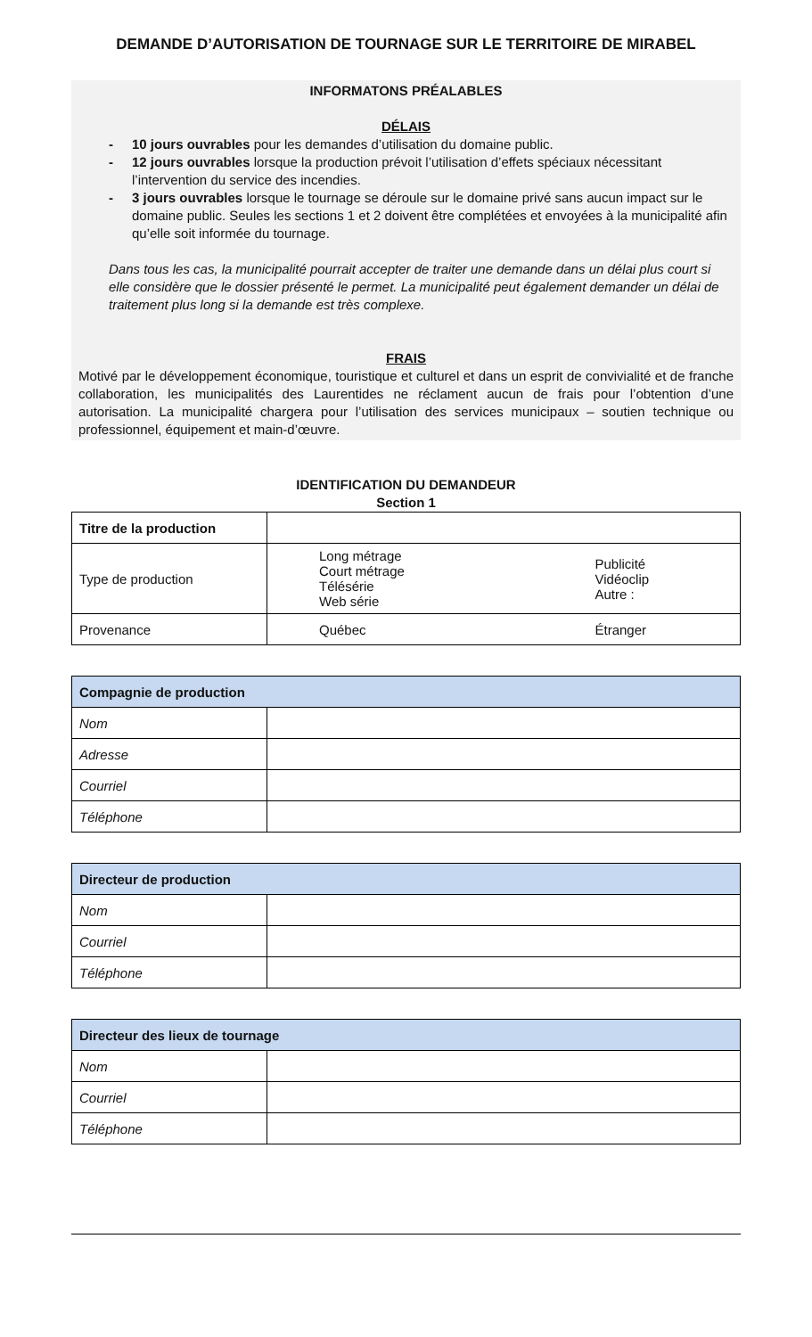DEMANDE D’AUTORISATION DE TOURNAGE SUR LE TERRITOIRE DE MIRABEL
INFORMATONS PRÉALABLES
DÉLAIS
- 10 jours ouvrables pour les demandes d’utilisation du domaine public.
- 12 jours ouvrables lorsque la production prévoit l’utilisation d’effets spéciaux nécessitant l’intervention du service des incendies.
- 3 jours ouvrables lorsque le tournage se déroule sur le domaine privé sans aucun impact sur le domaine public. Seules les sections 1 et 2 doivent être complétées et envoyées à la municipalité afin qu’elle soit informée du tournage.
Dans tous les cas, la municipalité pourrait accepter de traiter une demande dans un délai plus court si elle considère que le dossier présenté le permet. La municipalité peut également demander un délai de traitement plus long si la demande est très complexe.
FRAIS
Motivé par le développement économique, touristique et culturel et dans un esprit de convivialité et de franche collaboration, les municipalités des Laurentides ne réclament aucun de frais pour l’obtention d’une autorisation. La municipalité chargera pour l’utilisation des services municipaux – soutien technique ou professionnel, équipement et main-d’œuvre.
IDENTIFICATION DU DEMANDEUR
Section 1
| Titre de la production | | |
| Type de production | Long métrage Court métrage Télésérie Web série | Publicité Vidéoclip Autre : |
| Provenance | Québec | Étranger |
| Compagnie de production | |
| --- | --- |
| Nom | |
| Adresse | |
| Courriel | |
| Téléphone | |
| Directeur de production | |
| --- | --- |
| Nom | |
| Courriel | |
| Téléphone | |
| Directeur des lieux de tournage | |
| --- | --- |
| Nom | |
| Courriel | |
| Téléphone | |